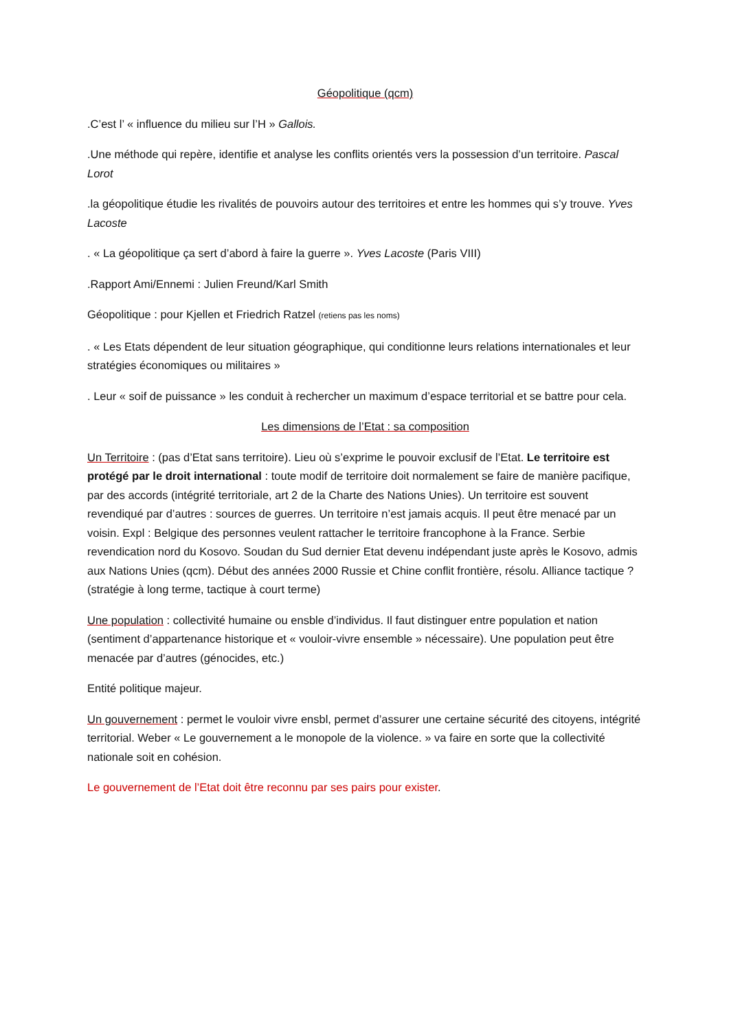Géopolitique (qcm)
.C’est l’ « influence du milieu sur l’H » Gallois.
.Une méthode qui repère, identifie et analyse les conflits orientés vers la possession d’un territoire. Pascal Lorot
.la géopolitique étudie les rivalités de pouvoirs autour des territoires et entre les hommes qui s’y trouve. Yves Lacoste
. « La géopolitique ça sert d’abord à faire la guerre ». Yves Lacoste (Paris VIII)
.Rapport Ami/Ennemi : Julien Freund/Karl Smith
Géopolitique : pour Kjellen et Friedrich Ratzel (retiens pas les noms)
. « Les Etats dépendent de leur situation géographique, qui conditionne leurs relations internationales et leur stratégies économiques ou militaires »
. Leur « soif de puissance » les conduit à rechercher un maximum d’espace territorial et se battre pour cela.
Les dimensions de l’Etat : sa composition
Un Territoire : (pas d’Etat sans territoire). Lieu où s’exprime le pouvoir exclusif de l’Etat. Le territoire est protégé par le droit international : toute modif de territoire doit normalement se faire de manière pacifique, par des accords (intégrité territoriale, art 2 de la Charte des Nations Unies). Un territoire est souvent revendiqué par d’autres : sources de guerres. Un territoire n’est jamais acquis. Il peut être menacé par un voisin. Expl : Belgique des personnes veulent rattacher le territoire francophone à la France. Serbie revendication nord du Kosovo. Soudan du Sud dernier Etat devenu indépendant juste après le Kosovo, admis aux Nations Unies (qcm). Début des années 2000 Russie et Chine conflit frontière, résolu. Alliance tactique ? (stratégie à long terme, tactique à court terme)
Une population : collectivité humaine ou ensble d’individus. Il faut distinguer entre population et nation (sentiment d’appartenance historique et « vouloir-vivre ensemble » nécessaire). Une population peut être menacée par d’autres (génocides, etc.)
Entité politique majeur.
Un gouvernement : permet le vouloir vivre ensbl, permet d’assurer une certaine sécurité des citoyens, intégrité territorial. Weber « Le gouvernement a le monopole de la violence. » va faire en sorte que la collectivité nationale soit en cohésion.
Le gouvernement de l’Etat doit être reconnu par ses pairs pour exister.